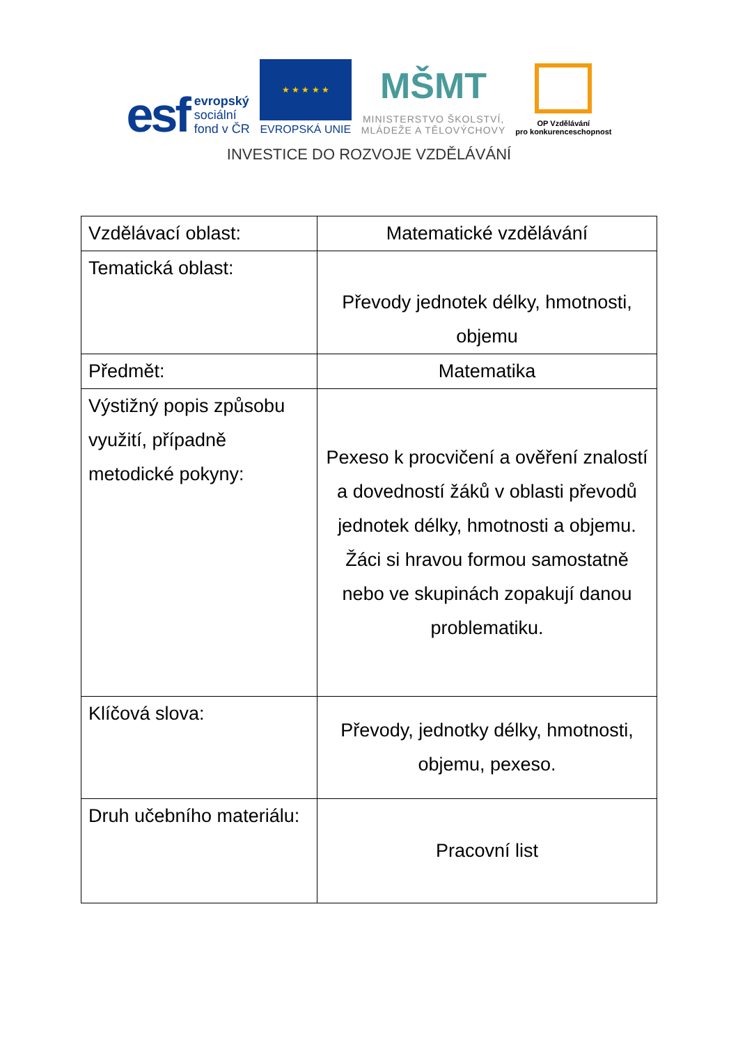esf evropský
sociální
fond v ČR
★ ★ ★ ★ ★
EVROPSKÁ UNIE
MŠMT
MINISTERSTVO ŠKOLSTVÍ,
MLÁDEŽE A TĚLOVÝCHOVY
OP Vzdělávání
pro konkurenceschopnost
INVESTICE DO ROZVOJE VZDĚLÁVÁNÍ
| Vzdělávací oblast: | Matematické vzdělávání |
| Tematická oblast: | Převody jednotek délky, hmotnosti, objemu |
| Předmět: | Matematika |
| Výstižný popis způsobu využití, případně metodické pokyny: | Pexeso k procvičení a ověření znalostí a dovedností žáků v oblasti převodů jednotek délky, hmotnosti a objemu. Žáci si hravou formou samostatně nebo ve skupinách zopakují danou problematiku. |
| Klíčová slova: | Převody, jednotky délky, hmotnosti, objemu, pexeso. |
| Druh učebního materiálu: | Pracovní list |